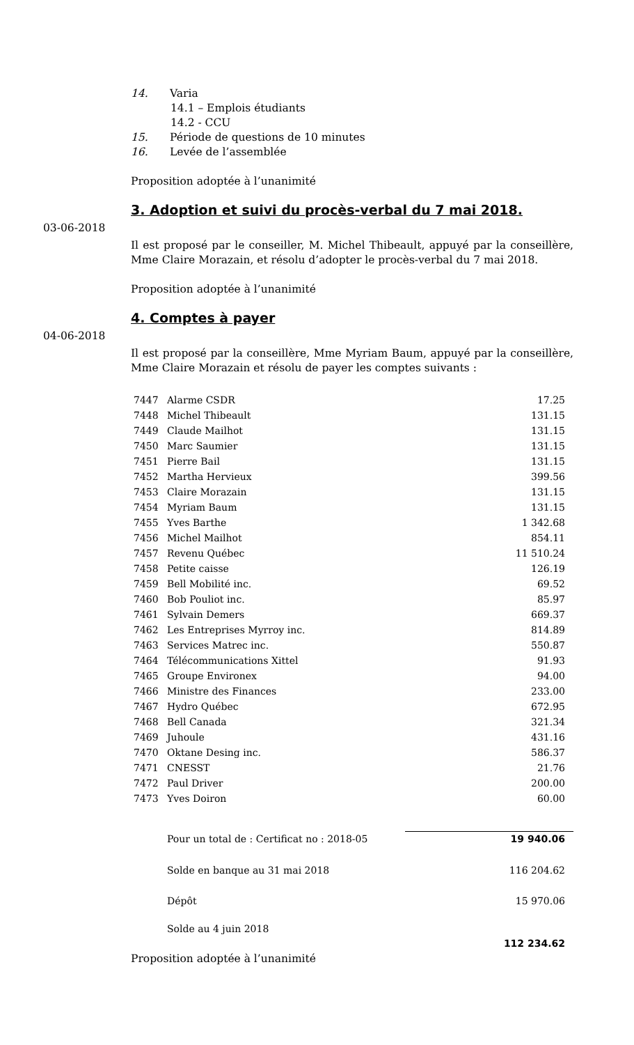14. Varia
14.1 – Emplois étudiants
14.2 - CCU
15. Période de questions de 10 minutes
16. Levée de l’assemblée
Proposition adoptée à l’unanimité
3. Adoption et suivi du procès-verbal du 7 mai 2018.
03-06-2018
Il est proposé par le conseiller, M. Michel Thibeault, appuyé par la conseillère, Mme Claire Morazain, et résolu d’adopter le procès-verbal du 7 mai 2018.
Proposition adoptée à l’unanimité
4. Comptes à payer
04-06-2018
Il est proposé par la conseillère, Mme Myriam Baum, appuyé par la conseillère, Mme Claire Morazain et résolu de payer les comptes suivants :
| 7447 | Alarme CSDR | 17.25 |
| 7448 | Michel Thibeault | 131.15 |
| 7449 | Claude Mailhot | 131.15 |
| 7450 | Marc Saumier | 131.15 |
| 7451 | Pierre Bail | 131.15 |
| 7452 | Martha Hervieux | 399.56 |
| 7453 | Claire Morazain | 131.15 |
| 7454 | Myriam Baum | 131.15 |
| 7455 | Yves Barthe | 1 342.68 |
| 7456 | Michel Mailhot | 854.11 |
| 7457 | Revenu Québec | 11 510.24 |
| 7458 | Petite caisse | 126.19 |
| 7459 | Bell Mobilité inc. | 69.52 |
| 7460 | Bob Pouliot inc. | 85.97 |
| 7461 | Sylvain Demers | 669.37 |
| 7462 | Les Entreprises Myrroy inc. | 814.89 |
| 7463 | Services Matrec inc. | 550.87 |
| 7464 | Télécommunications Xittel | 91.93 |
| 7465 | Groupe Environex | 94.00 |
| 7466 | Ministre des Finances | 233.00 |
| 7467 | Hydro Québec | 672.95 |
| 7468 | Bell Canada | 321.34 |
| 7469 | Juhoule | 431.16 |
| 7470 | Oktane Desing inc. | 586.37 |
| 7471 | CNESST | 21.76 |
| 7472 | Paul Driver | 200.00 |
| 7473 | Yves Doiron | 60.00 |
| | Pour un total de : Certificat no : 2018-05 | 19 940.06 |
| | Solde en banque au 31 mai 2018 | 116 204.62 |
| | Dépôt | 15 970.06 |
| | Solde au 4 juin 2018 | |
| | | 112 234.62 |
Proposition adoptée à l’unanimité